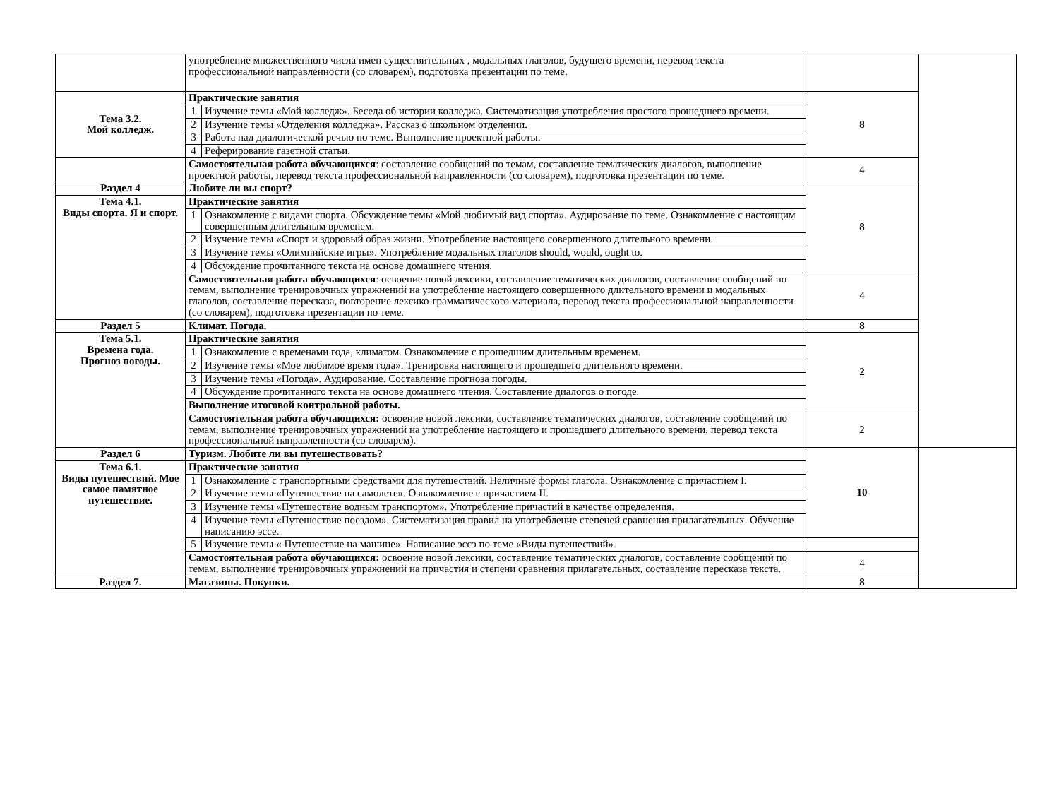| | употребление множественного числа имен существительных , модальных глаголов, будущего времени, перевод текста профессиональной направленности (со словарем), подготовка презентации по теме. | | | |
| Тема 3.2. Мой колледж. | Практические занятия | | 8 | |
| | 1 | Изучение темы «Мой колледж». Беседа об истории колледжа. Систематизация употребления простого прошедшего времени. | | |
| | 2 | Изучение темы «Отделения колледжа». Рассказ о школьном отделении. | | |
| | 3 | Работа над диалогической речью по теме. Выполнение проектной работы. | | |
| | 4 | Реферирование газетной статьи. | | |
| | Самостоятельная работа обучающихся : составление сообщений по темам, составление тематических диалогов, выполнение проектной работы, перевод текста профессиональной направленности (со словарем), подготовка презентации по теме. | | 4 | |
| Раздел 4 | Любите ли вы спорт? | | 8 | |
| Тема 4.1. Виды спорта. Я и спорт. | Практические занятия | | | |
| | 1 | Ознакомление с видами спорта. Обсуждение темы «Мой любимый вид спорта». Аудирование по теме. Ознакомление с настоящим совершенным длительным временем. | | |
| | 2 | Изучение темы «Спорт и здоровый образ жизни. Употребление настоящего совершенного длительного времени. | | |
| | 3 | Изучение темы «Олимпийские игры». Употребление модальных глаголов should, would, ought to. | | |
| | 4 | Обсуждение прочитанного текста на основе домашнего чтения. | | |
| | Самостоятельная работа обучающихся : освоение новой лексики, составление тематических диалогов, составление сообщений по темам, выполнение тренировочных упражнений на употребление настоящего совершенного длительного времени и модальных глаголов, составление пересказа, повторение лексико-грамматического материала, перевод текста профессиональной направленности (со словарем), подготовка презентации по теме. | | 4 | |
| Раздел 5 | Климат. Погода. | | 8 | |
| Тема 5.1. Времена года. Прогноз погоды. | Практические занятия | | 2 | |
| | 1 | Ознакомление с временами года, климатом. Ознакомление с прошедшим длительным временем. | | |
| | 2 | Изучение темы «Мое любимое время года». Тренировка настоящего и прошедшего длительного времени. | | |
| | 3 | Изучение темы «Погода». Аудирование. Составление прогноза погоды. | | |
| | 4 | Обсуждение прочитанного текста на основе домашнего чтения. Составление диалогов о погоде. | | |
| | Выполнение итоговой контрольной работы. | | | |
| | Самостоятельная работа обучающихся: освоение новой лексики, составление тематических диалогов, составление сообщений по темам, выполнение тренировочных упражнений на употребление настоящего и прошедшего длительного времени, перевод текста профессиональной направленности (со словарем). | | 2 | |
| Раздел 6 | Туризм. Любите ли вы путешествовать? | | 10 | |
| Тема 6.1. Виды путешествий. Мое самое памятное путешествие. | Практические занятия | | | |
| | 1 | Ознакомление с транспортными средствами для путешествий. Неличные формы глагола. Ознакомление с причастием I. | | |
| | 2 | Изучение темы «Путешествие на самолете». Ознакомление с причастием II. | | |
| | 3 | Изучение темы «Путешествие водным транспортом». Употребление причастий в качестве определения. | | |
| | 4 | Изучение темы «Путешествие поездом». Систематизация правил на употребление степеней сравнения прилагательных. Обучение написанию эссе. | | |
| | 5 | Изучение темы « Путешествие на машине». Написание эссэ по теме «Виды путешествий». | | |
| | Самостоятельная работа обучающихся: освоение новой лексики, составление тематических диалогов, составление сообщений по темам, выполнение тренировочных упражнений на причастия и степени сравнения прилагательных, составление пересказа текста. | | 4 | |
| Раздел 7. | Магазины. Покупки. | | 8 | |